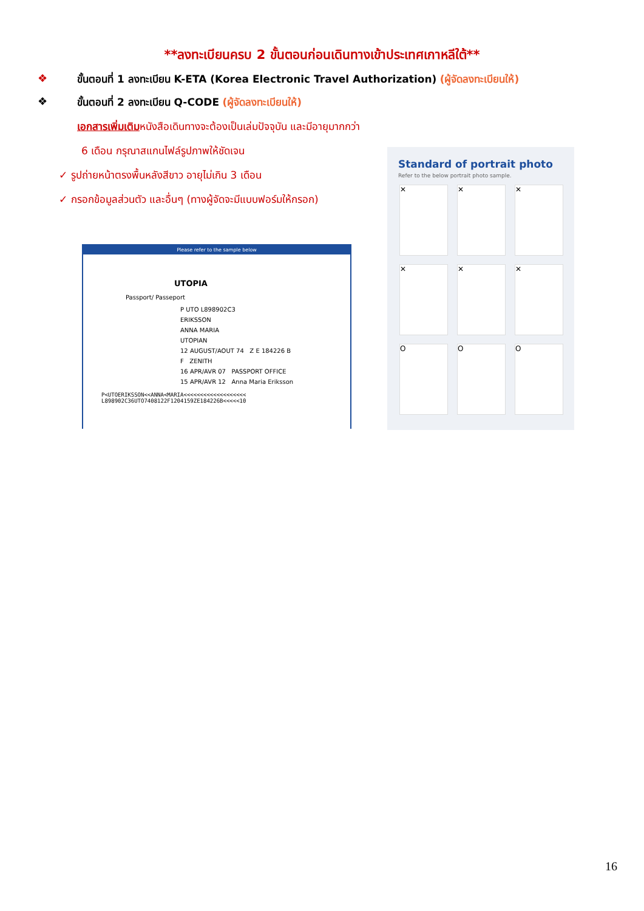**ลงทะเบียนครบ 2 ขั้นตอนก่อนเดินทางเข้าประเทศเกาหลีใต้**
❖ ขั้นตอนที่ 1 ลงทะเบียน K-ETA (Korea Electronic Travel Authorization) (ผู้จัดลงทะเบียนให้)
❖ ขั้นตอนที่ 2 ลงทะเบียน Q-CODE (ผู้จัดลงทะเบียนให้)
เอกสารเพิ่มเติมหนังสือเดินทางจะต้องเป็นเล่มปัจจุบัน และมีอายุมากกว่า
6 เดือน กรุณาสแกนไฟล์รูปภาพให้ชัดเจน
✓ รูปถ่ายหน้าตรงพื้นหลังสีขาว อายุไม่เกิน 3 เดือน
✓ กรอกข้อมูลส่วนตัว และอื่นๆ (ทางผู้จัดจะมีแบบฟอร์มให้กรอก)
Please refer to the sample below
UTOPIA
Passport/ Passeport
P UTO L898902C3
ERIKSSON
ANNA MARIA
UTOPIAN
12 AUGUST/AOUT 74 Z E 184226 B
F ZENITH
16 APR/AVR 07 PASSPORT OFFICE
15 APR/AVR 12 Anna Maria Eriksson
P<UTOERIKSSON<<ANNA<MARIA<<<<<<<<<<<<<<<<<<<
L898902C36UTO7408122F1204159ZE184226B<<<<<10
Standard of portrait photo
Refer to the below portrait photo sample.
✕
✕
✕
✕
✕
✕
O
O
O
16